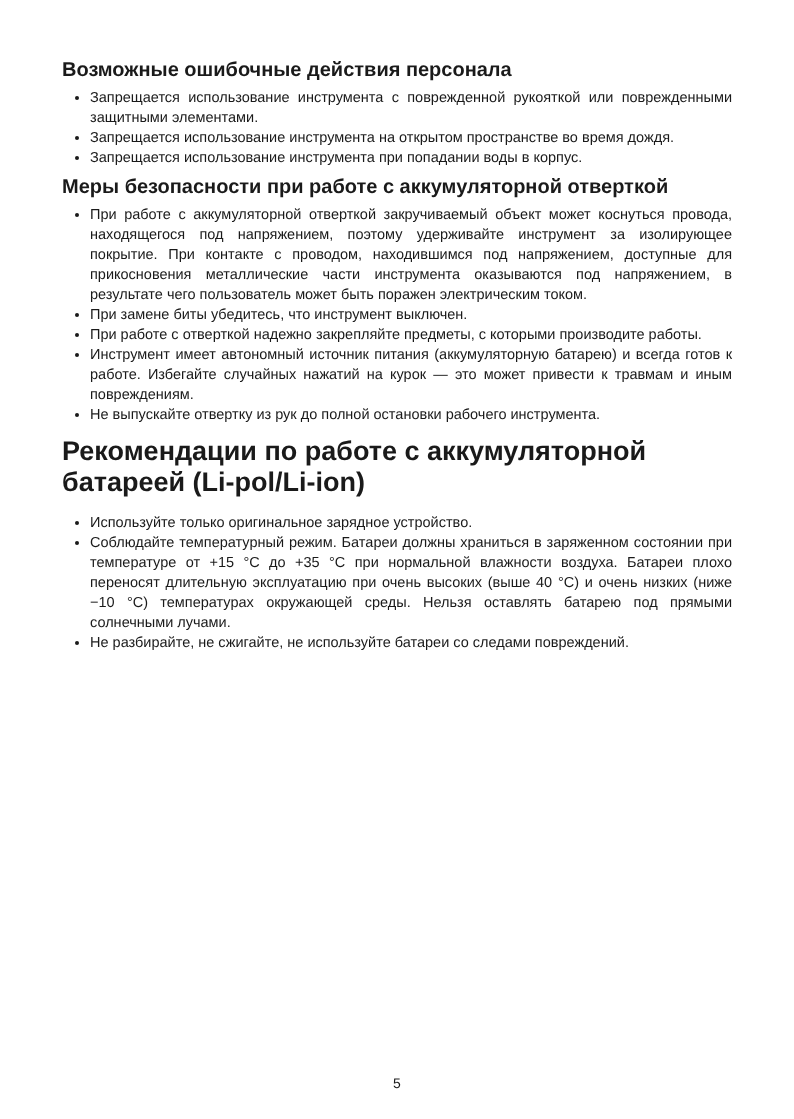Возможные ошибочные действия персонала
Запрещается использование инструмента с поврежденной рукояткой или поврежденными защитными элементами.
Запрещается использование инструмента на открытом пространстве во время дождя.
Запрещается использование инструмента при попадании воды в корпус.
Меры безопасности при работе с аккумуляторной отверткой
При работе с аккумуляторной отверткой закручиваемый объект может коснуться провода, находящегося под напряжением, поэтому удерживайте инструмент за изолирующее покрытие. При контакте с проводом, находившимся под напряжением, доступные для прикосновения металлические части инструмента оказываются под напряжением, в результате чего пользователь может быть поражен электрическим током.
При замене биты убедитесь, что инструмент выключен.
При работе с отверткой надежно закрепляйте предметы, с которыми производите работы.
Инструмент имеет автономный источник питания (аккумуляторную батарею) и всегда готов к работе. Избегайте случайных нажатий на курок — это может привести к травмам и иным повреждениям.
Не выпускайте отвертку из рук до полной остановки рабочего инструмента.
Рекомендации по работе с аккумуляторной батареей (Li-pol/Li-ion)
Используйте только оригинальное зарядное устройство.
Соблюдайте температурный режим. Батареи должны храниться в заряженном состоянии при температуре от +15 °C до +35 °C при нормальной влажности воздуха. Батареи плохо переносят длительную эксплуатацию при очень высоких (выше 40 °C) и очень низких (ниже −10 °C) температурах окружающей среды. Нельзя оставлять батарею под прямыми солнечными лучами.
Не разбирайте, не сжигайте, не используйте батареи со следами повреждений.
5